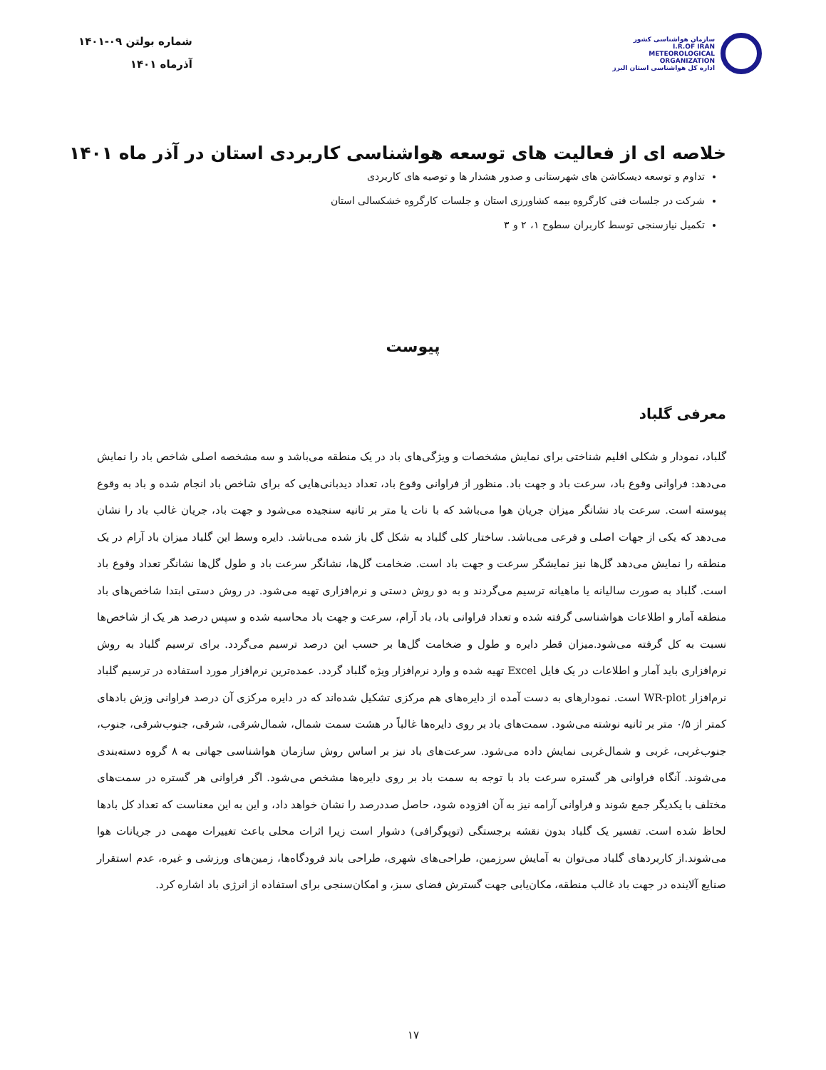سازمان هواشناسی کشور
I.R.OF IRAN
METEOROLOGICAL
ORGANIZATION
اداره کل هواشناسی استان البرز
شماره بولتن ۰۹-۱۴۰۱
آذرماه ۱۴۰۱
خلاصه ای از فعالیت های توسعه هواشناسی کاربردی استان در آذر ماه ۱۴۰۱
تداوم و توسعه دیسکاشن های شهرستانی و صدور هشدار ها و توصیه های کاربردی
شرکت در جلسات فنی کارگروه بیمه کشاورزی استان و جلسات کارگروه خشکسالی استان
تکمیل نیازسنجی توسط کاربران سطوح ۱، ۲ و ۳
پیوست
معرفی گلباد
گلباد، نمودار و شکلی اقلیم شناختی برای نمایش مشخصات و ویژگی‌های باد در یک منطقه می‌باشد و سه مشخصه اصلی شاخص باد را نمایش می‌دهد: فراوانی وقوع باد، سرعت باد و جهت باد. منظور از فراوانی وقوع باد، تعداد دیدبانی‌هایی که برای شاخص باد انجام شده و باد به وقوع پیوسته است. سرعت باد نشانگر میزان جریان هوا می‌باشد که با نات یا متر بر ثانیه سنجیده می‌شود و جهت باد، جریان غالب باد را نشان می‌دهد که یکی از جهات اصلی و فرعی می‌باشد. ساختار کلی گلباد به شکل گل باز شده می‌باشد. دایره وسط این گلباد میزان باد آرام در یک منطقه را نمایش می‌دهد گل‌ها نیز نمایشگر سرعت و جهت باد است. ضخامت گل‌ها، نشانگر سرعت باد و طول گل‌ها نشانگر تعداد وقوع باد است. گلباد به صورت سالیانه یا ماهیانه ترسیم می‌گردند و به دو روش دستی و نرم‌افزاری تهیه می‌شود. در روش دستی ابتدا شاخص‌های باد منطقه آمار و اطلاعات هواشناسی گرفته شده و تعداد فراوانی باد، باد آرام، سرعت و جهت باد محاسبه شده و سپس درصد هر یک از شاخص‌ها نسبت به کل گرفته می‌شود.میزان قطر دایره و طول و ضخامت گل‌ها بر حسب این درصد ترسیم می‌گردد. برای ترسیم گلباد به روش نرم‌افزاری باید آمار و اطلاعات در یک فایل Excel تهیه شده و وارد نرم‌افزار ویژه گلباد گردد. عمده‌ترین نرم‌افزار مورد استفاده در ترسیم گلباد نرم‌افزار WR-plot است. نمودارهای به دست آمده از دایره‌های هم مرکزی تشکیل شده‌اند که در دایره مرکزی آن درصد فراوانی وزش بادهای کمتر از ۰/۵ متر بر ثانیه نوشته می‌شود. سمت‌های باد بر روی دایره‌ها غالباً در هشت سمت شمال، شمال‌شرقی، شرقی، جنوب‌شرقی، جنوب، جنوب‌غربی، غربی و شمال‌غربی نمایش داده می‌شود. سرعت‌های باد نیز بر اساس روش سازمان هواشناسی جهانی به ۸ گروه دسته‌بندی می‌شوند. آنگاه فراوانی هر گستره سرعت باد با توجه به سمت باد بر روی دایره‌ها مشخص می‌شود. اگر فراوانی هر گستره در سمت‌های مختلف با یکدیگر جمع شوند و فراوانی آرامه نیز به آن افزوده شود، حاصل صددرصد را نشان خواهد داد، و این به این معناست که تعداد کل بادها لحاظ شده است. تفسیر یک گلباد بدون نقشه برجستگی (توپوگرافی) دشوار است زیرا اثرات محلی باعث تغییرات مهمی در جریانات هوا می‌شوند.از کاربردهای گلباد می‌توان به آمایش سرزمین، طراحی‌های شهری، طراحی باند فرودگاه‌ها، زمین‌های ورزشی و غیره، عدم استقرار صنایع آلاینده در جهت باد غالب منطقه، مکان‌یابی جهت گسترش فضای سبز، و امکان‌سنجی برای استفاده از انرژی باد اشاره کرد.
۱۷